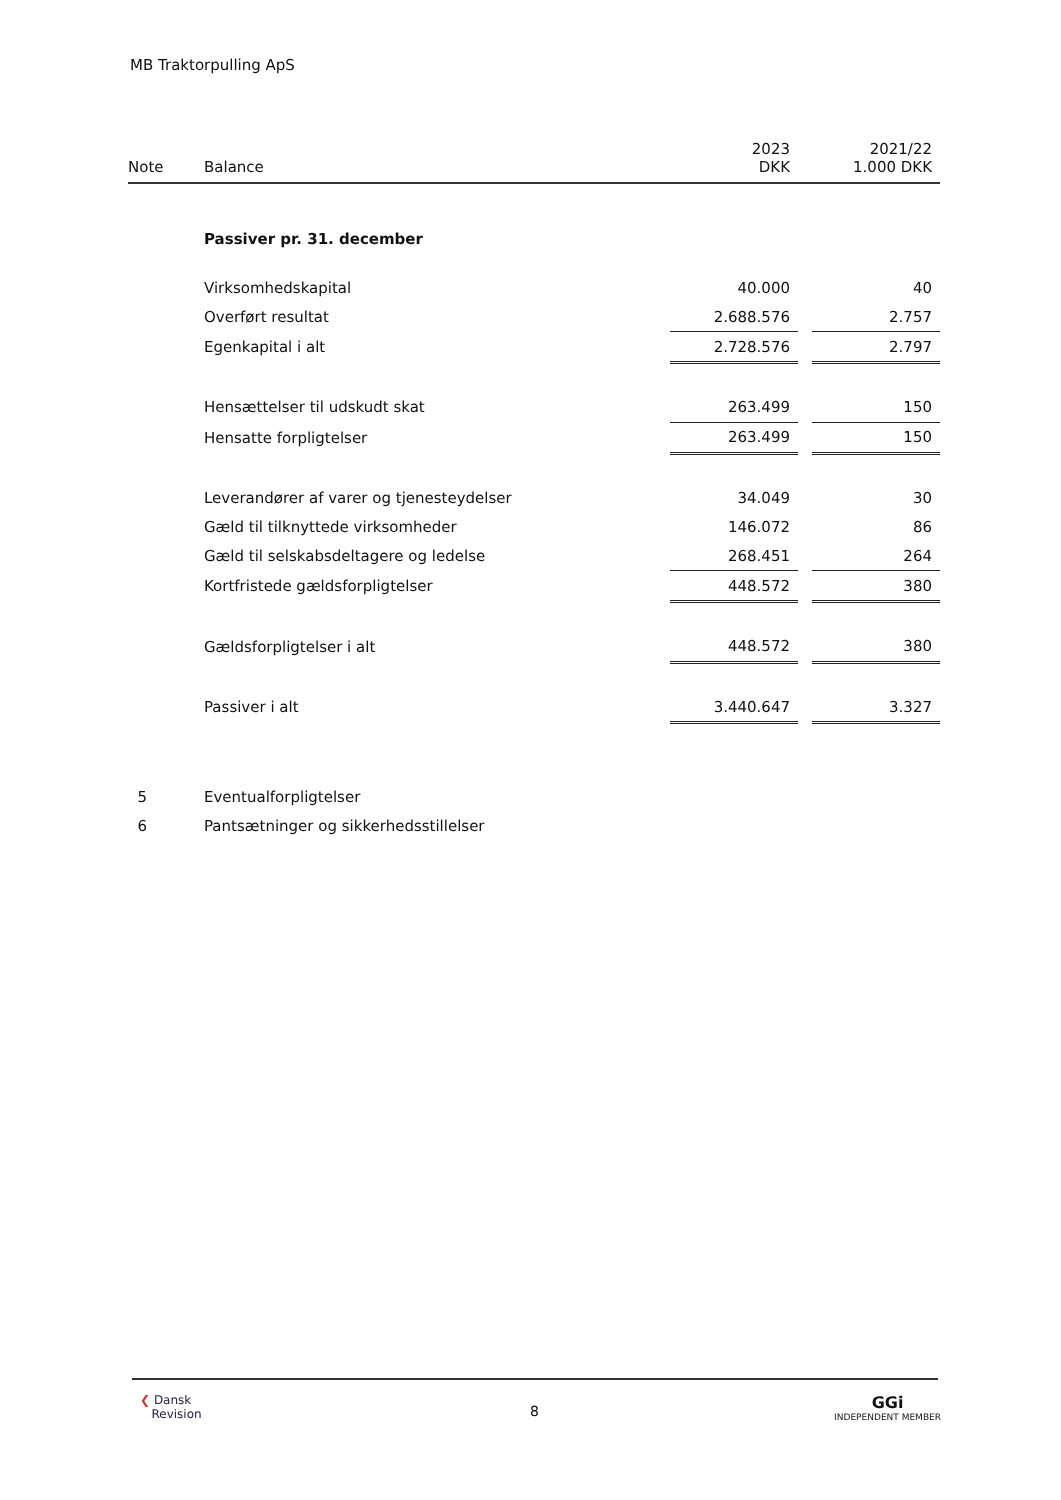MB Traktorpulling ApS
| Note | Balance | 2023 DKK | | 2021/22 1.000 DKK |
| --- | --- | --- | --- | --- |
| | Passiver pr. 31. december | | | |
| | Virksomhedskapital | 40.000 | | 40 |
| | Overført resultat | 2.688.576 | | 2.757 |
| | Egenkapital i alt | 2.728.576 | | 2.797 |
| | Hensættelser til udskudt skat | 263.499 | | 150 |
| | Hensatte forpligtelser | 263.499 | | 150 |
| | Leverandører af varer og tjenesteydelser | 34.049 | | 30 |
| | Gæld til tilknyttede virksomheder | 146.072 | | 86 |
| | Gæld til selskabsdeltagere og ledelse | 268.451 | | 264 |
| | Kortfristede gældsforpligtelser | 448.572 | | 380 |
| | Gældsforpligtelser i alt | 448.572 | | 380 |
| | Passiver i alt | 3.440.647 | | 3.327 |
| 5 | Eventualforpligtelser | | | |
| 6 | Pantsætninger og sikkerhedsstillelser | | | |
❮ Dansk
Revision
8
GGi
INDEPENDENT MEMBER